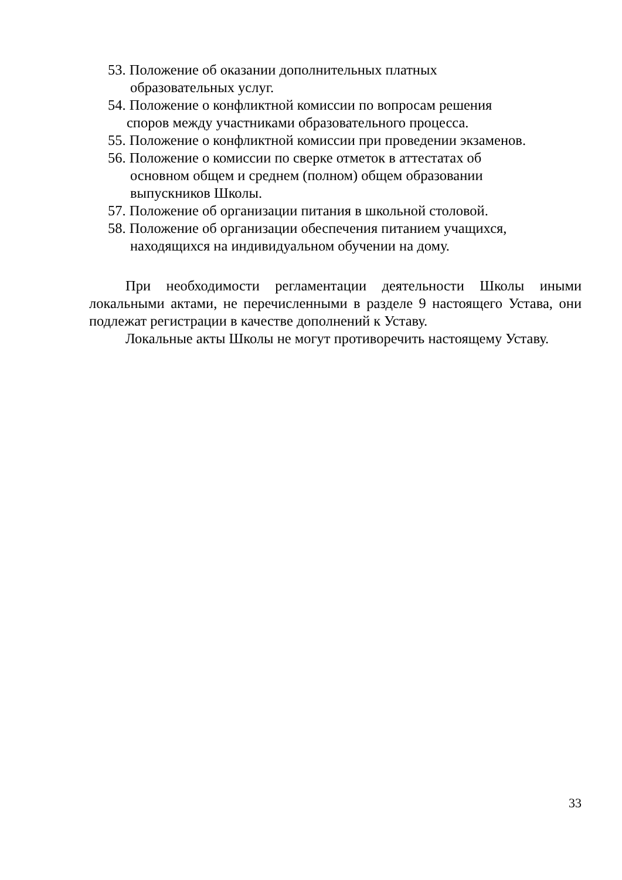53. Положение об оказании дополнительных платных
образовательных услуг.
54. Положение о конфликтной комиссии по вопросам решения
споров между участниками образовательного процесса.
55. Положение о конфликтной комиссии при проведении экзаменов.
56. Положение о комиссии по сверке отметок в аттестатах об
основном общем и среднем (полном) общем образовании
выпускников Школы.
57. Положение об организации питания в школьной столовой.
58. Положение об организации обеспечения питанием учащихся,
находящихся на индивидуальном обучении на дому.
При необходимости регламентации деятельности Школы иными локальными актами, не перечисленными в разделе 9 настоящего Устава, они подлежат регистрации в качестве дополнений к Уставу.
Локальные акты Школы не могут противоречить настоящему Уставу.
33